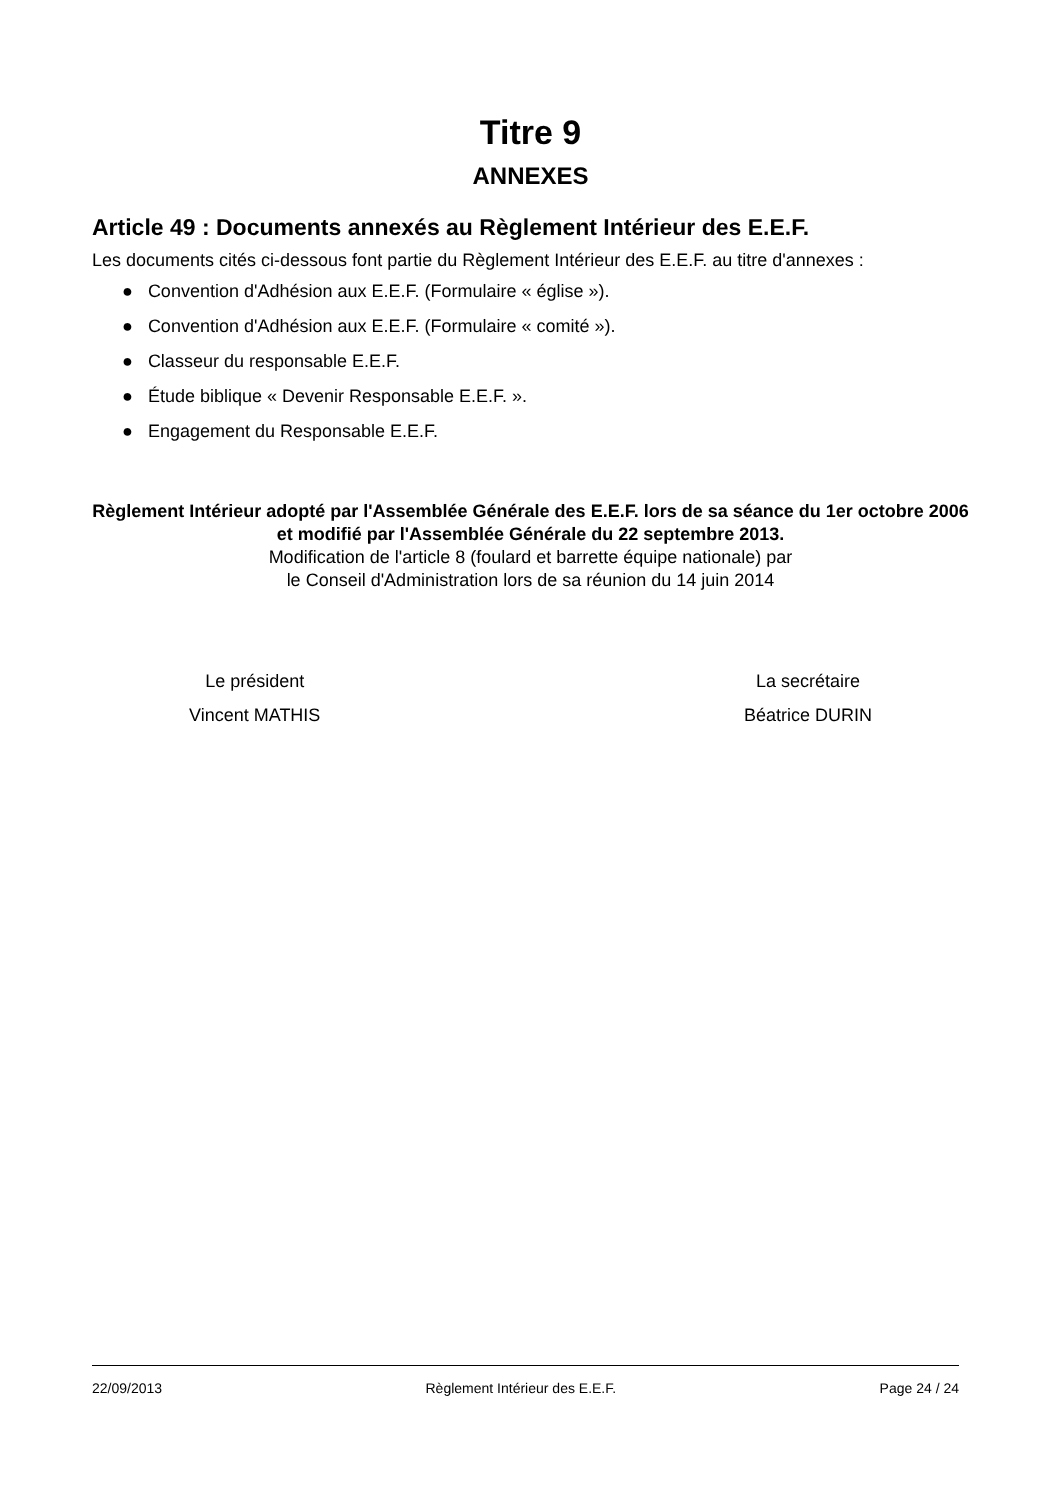Titre 9
ANNEXES
Article 49 : Documents annexés au Règlement Intérieur des E.E.F.
Les documents cités ci-dessous font partie du Règlement Intérieur des E.E.F. au titre d'annexes :
● Convention d'Adhésion aux E.E.F. (Formulaire « église »).
● Convention d'Adhésion aux E.E.F. (Formulaire « comité »).
● Classeur du responsable E.E.F.
● Étude biblique « Devenir Responsable E.E.F. ».
● Engagement du Responsable E.E.F.
Règlement Intérieur adopté par l'Assemblée Générale des E.E.F. lors de sa séance du 1er octobre 2006 et modifié par l'Assemblée Générale du 22 septembre 2013.
Modification de l'article 8 (foulard et barrette équipe nationale) par
le Conseil d'Administration lors de sa réunion du 14 juin 2014
Le président
Vincent MATHIS
La secrétaire
Béatrice DURIN
22/09/2013 Règlement Intérieur des E.E.F. Page 24 / 24